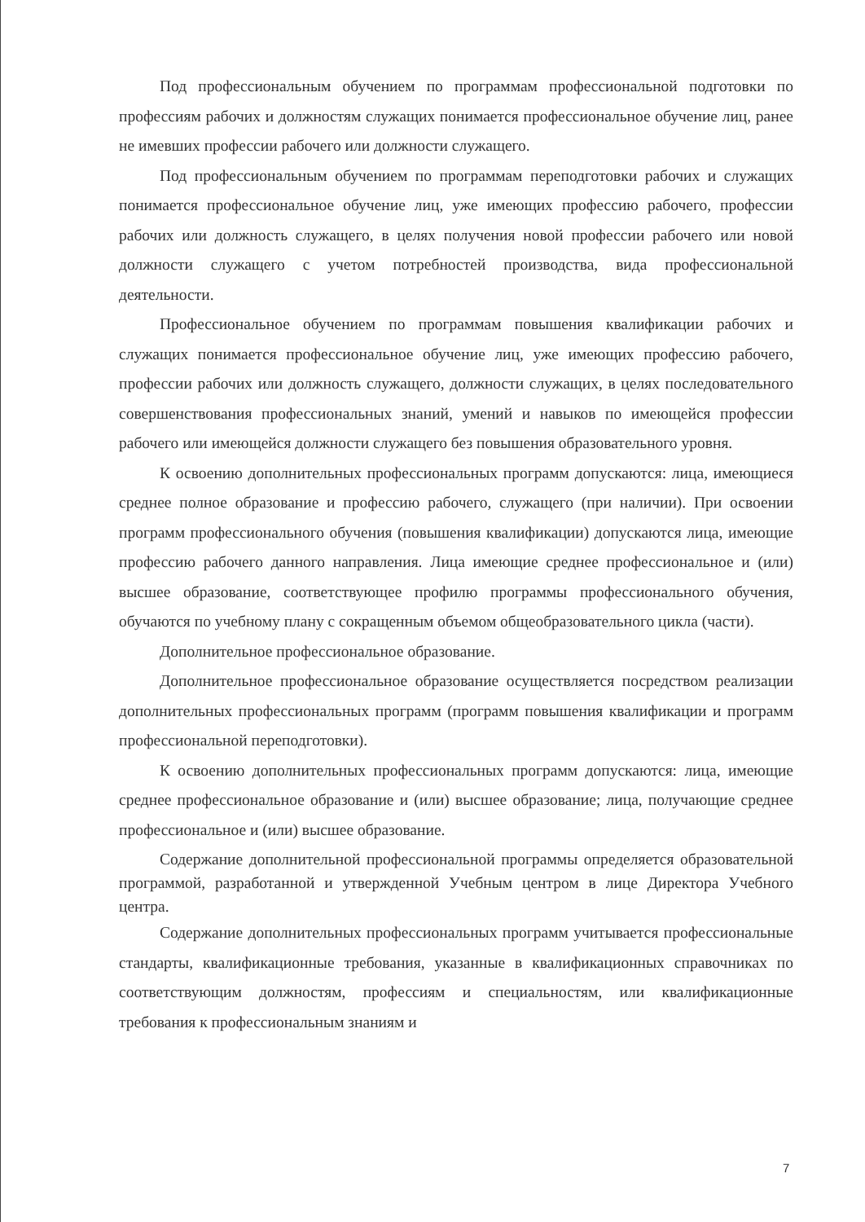Под профессиональным обучением по программам профессиональной подготовки по профессиям рабочих и должностям служащих понимается профессиональное обучение лиц, ранее не имевших профессии рабочего или должности служащего.
Под профессиональным обучением по программам переподготовки рабочих и служащих понимается профессиональное обучение лиц, уже имеющих профессию рабочего, профессии рабочих или должность служащего, в целях получения новой профессии рабочего или новой должности служащего с учетом потребностей производства, вида профессиональной деятельности.
Профессиональное обучением по программам повышения квалификации рабочих и служащих понимается профессиональное обучение лиц, уже имеющих профессию рабочего, профессии рабочих или должность служащего, должности служащих, в целях последовательного совершенствования профессиональных знаний, умений и навыков по имеющейся профессии рабочего или имеющейся должности служащего без повышения образовательного уровня.
К освоению дополнительных профессиональных программ допускаются: лица, имеющиеся среднее полное образование и профессию рабочего, служащего (при наличии). При освоении программ профессионального обучения (повышения квалификации) допускаются лица, имеющие профессию рабочего данного направления. Лица имеющие среднее профессиональное и (или) высшее образование, соответствующее профилю программы профессионального обучения, обучаются по учебному плану с сокращенным объемом общеобразовательного цикла (части).
Дополнительное профессиональное образование.
Дополнительное профессиональное образование осуществляется посредством реализации дополнительных профессиональных программ (программ повышения квалификации и программ профессиональной переподготовки).
К освоению дополнительных профессиональных программ допускаются: лица, имеющие среднее профессиональное образование и (или) высшее образование; лица, получающие среднее профессиональное и (или) высшее образование.
Содержание дополнительной профессиональной программы определяется образовательной программой, разработанной и утвержденной Учебным центром в лице Директора Учебного центра.
Содержание дополнительных профессиональных программ учитывается профессиональные стандарты, квалификационные требования, указанные в квалификационных справочниках по соответствующим должностям, профессиям и специальностям, или квалификационные требования к профессиональным знаниям и
7